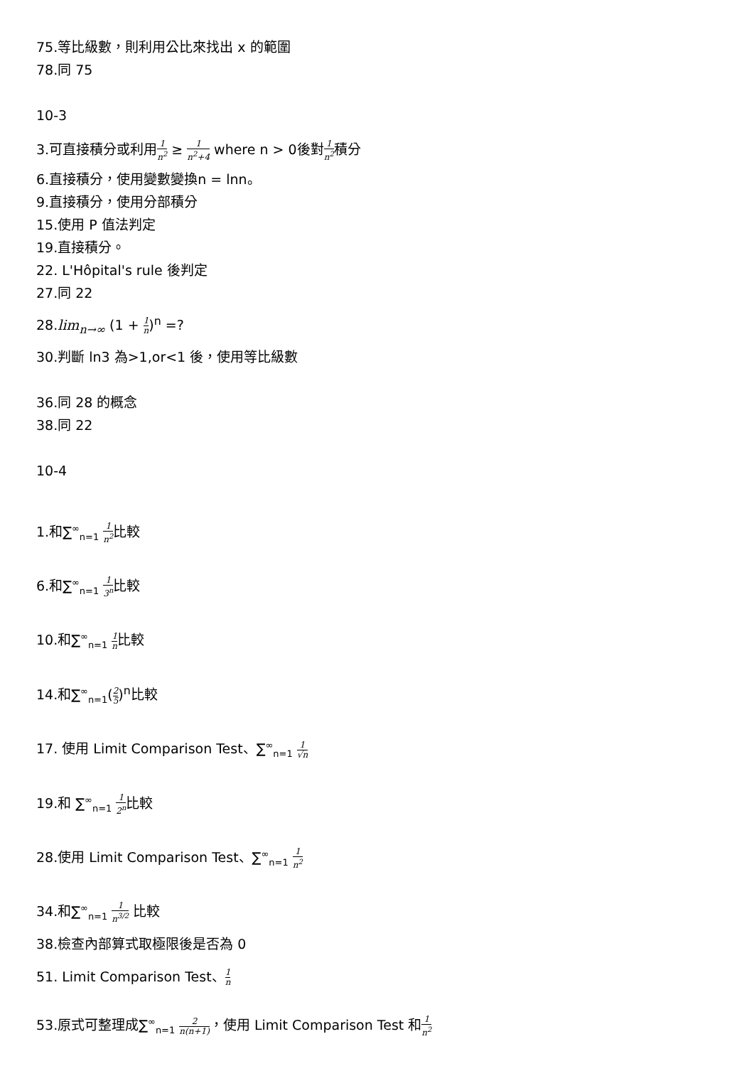75.等比級數，則利用公比來找出 x 的範圍
78.同 75
10-3
3.可直接積分或利用1 n<sup>2</sup> ≥ 1 n<sup>2</sup>+4 where n > 0後對1 n<sup>2</sup>積分
6.直接積分，使用變數變換n = lnn。
9.直接積分，使用分部積分
15.使用 P 值法判定
19.直接積分。
22. L'Hôpital's rule 後判定
27.同 22
28.lim<sub>n→∞</sub> (1 + 1 n)<sup>n</sup> =?
30.判斷 ln3 為>1,or<1 後，使用等比級數
36.同 28 的概念
38.同 22
10-4
1.和∑<sup>∞</sup><sub>n=1</sub> 1 n<sup>2</sup>比較
6.和∑<sup>∞</sup><sub>n=1</sub> 1 3<sup>n</sup>比較
10.和∑<sup>∞</sup><sub>n=1</sub> 1 n比較
14.和∑<sup>∞</sup><sub>n=1</sub>(2 5)<sup>n</sup>比較
17. 使用 Limit Comparison Test、∑<sup>∞</sup><sub>n=1</sub> 1 √n
19.和 ∑<sup>∞</sup><sub>n=1</sub> 1 2<sup>n</sup>比較
28.使用 Limit Comparison Test、∑<sup>∞</sup><sub>n=1</sub> 1 n<sup>2</sup>
34.和∑<sup>∞</sup><sub>n=1</sub> 1 n<sup>3/2</sup> 比較
38.檢查內部算式取極限後是否為 0
51. Limit Comparison Test、1 n
53.原式可整理成∑<sup>∞</sup><sub>n=1</sub> 2 n(n+1)，使用 Limit Comparison Test 和1 n<sup>2</sup>